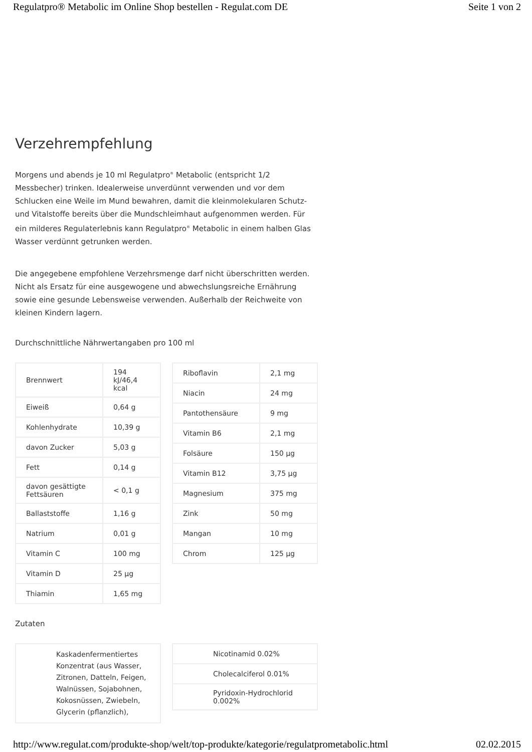Regulatpro® Metabolic im Online Shop bestellen - Regulat.com DE Seite 1 von 2
Verzehrempfehlung
Morgens und abends je 10 ml Regulatpro<sup>®</sup> Metabolic (entspricht 1/2 Messbecher) trinken. Idealerweise unverdünnt verwenden und vor dem Schlucken eine Weile im Mund bewahren, damit die kleinmolekularen Schutz- und Vitalstoffe bereits über die Mundschleimhaut aufgenommen werden. Für ein milderes Regulaterlebnis kann Regulatpro<sup>®</sup> Metabolic in einem halben Glas Wasser verdünnt getrunken werden.
Die angegebene empfohlene Verzehrsmenge darf nicht überschritten werden. Nicht als Ersatz für eine ausgewogene und abwechslungsreiche Ernährung sowie eine gesunde Lebensweise verwenden. Außerhalb der Reichweite von kleinen Kindern lagern.
Durchschnittliche Nährwertangaben pro 100 ml
| Brennwert | 194 kJ/46,4 kcal |
| Eiweiß | 0,64 g |
| Kohlenhydrate | 10,39 g |
| davon Zucker | 5,03 g |
| Fett | 0,14 g |
| davon gesättigte Fettsäuren | < 0,1 g |
| Ballaststoffe | 1,16 g |
| Natrium | 0,01 g |
| Vitamin C | 100 mg |
| Vitamin D | 25 µg |
| Thiamin | 1,65 mg |
| Riboflavin | 2,1 mg |
| Niacin | 24 mg |
| Pantothensäure | 9 mg |
| Vitamin B6 | 2,1 mg |
| Folsäure | 150 µg |
| Vitamin B12 | 3,75 µg |
| Magnesium | 375 mg |
| Zink | 50 mg |
| Mangan | 10 mg |
| Chrom | 125 µg |
Zutaten
| Kaskadenfermentiertes Konzentrat (aus Wasser, Zitronen, Datteln, Feigen, Walnüssen, Sojabohnen, Kokosnüssen, Zwiebeln, Glycerin (pflanzlich), |
| Nicotinamid 0.02% |
| Cholecalciferol 0.01% |
| Pyridoxin-Hydrochlorid 0.002% |
http://www.regulat.com/produkte-shop/welt/top-produkte/kategorie/regulatprometabolic.html 02.02.2015